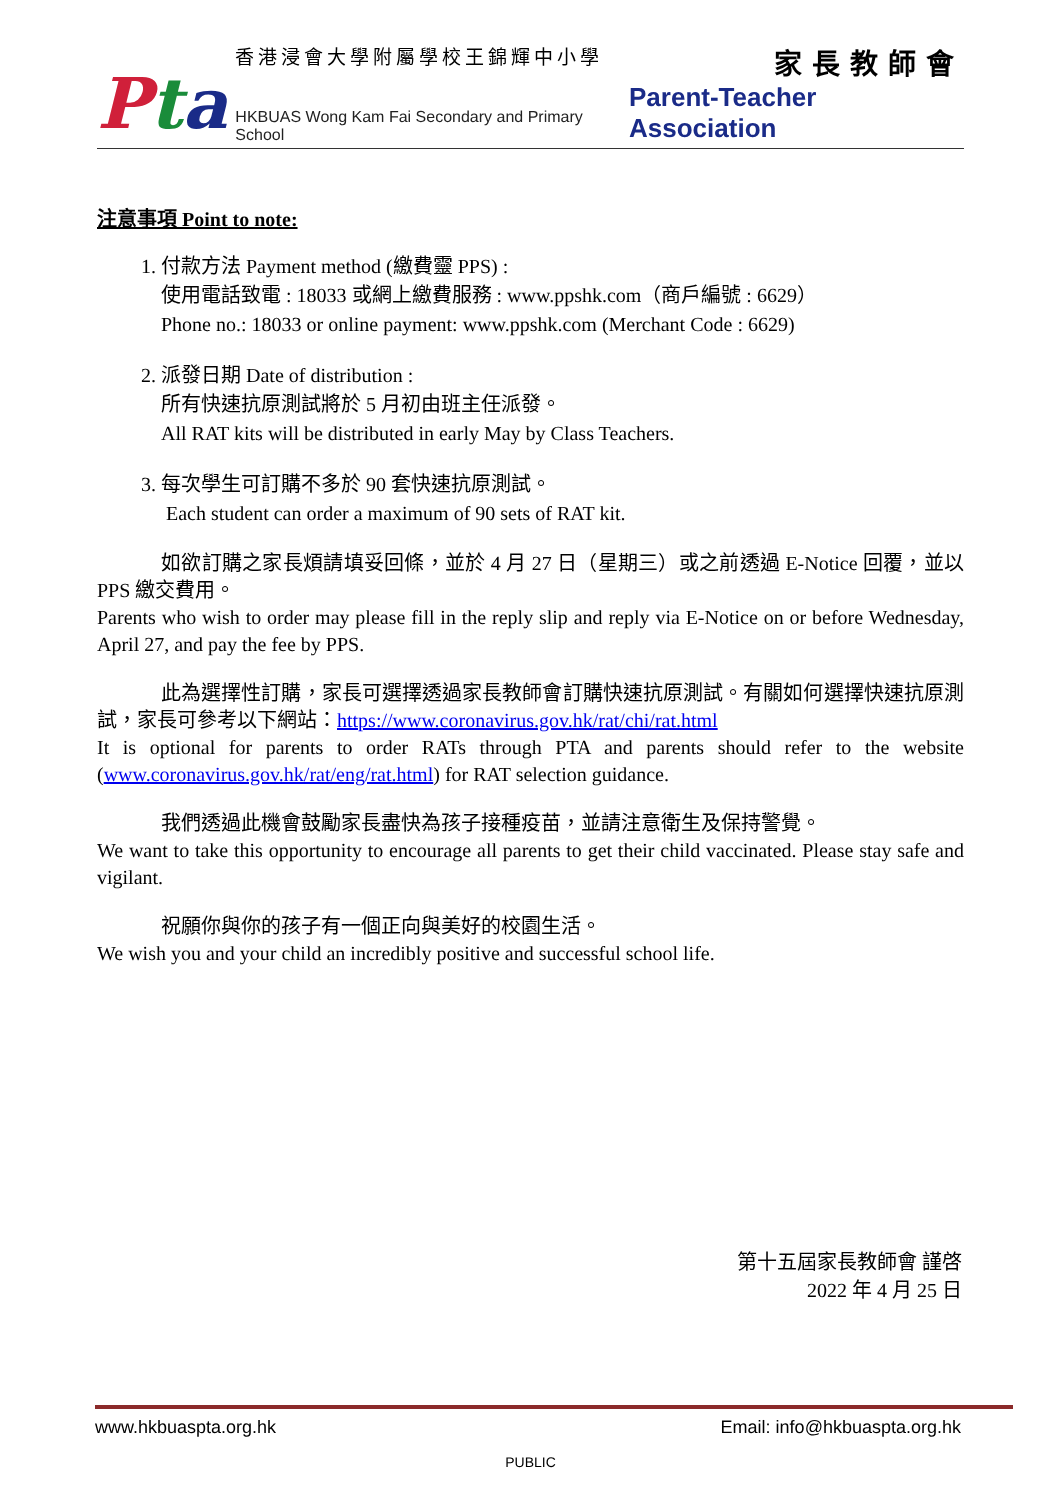Pta
香港浸會大學附屬學校王錦輝中小學 家長教師會
HKBUAS Wong Kam Fai Secondary and Primary School Parent-Teacher Association
注意事項 Point to note:
1. 付款方法 Payment method (繳費靈 PPS) :
使用電話致電 : 18033 或網上繳費服務 : www.ppshk.com（商戶編號 : 6629）
Phone no.: 18033 or online payment: www.ppshk.com (Merchant Code : 6629)
2. 派發日期 Date of distribution :
所有快速抗原測試將於 5 月初由班主任派發。
All RAT kits will be distributed in early May by Class Teachers.
3. 每次學生可訂購不多於 90 套快速抗原測試。
Each student can order a maximum of 90 sets of RAT kit.
如欲訂購之家長煩請填妥回條，並於 4 月 27 日（星期三）或之前透過 E-Notice 回覆，並以 PPS 繳交費用。
Parents who wish to order may please fill in the reply slip and reply via E-Notice on or before Wednesday, April 27, and pay the fee by PPS.
此為選擇性訂購，家長可選擇透過家長教師會訂購快速抗原測試。有關如何選擇快速抗原測試，家長可參考以下網站：https://www.coronavirus.gov.hk/rat/chi/rat.html
It is optional for parents to order RATs through PTA and parents should refer to the website (www.coronavirus.gov.hk/rat/eng/rat.html) for RAT selection guidance.
我們透過此機會鼓勵家長盡快為孩子接種疫苗，並請注意衛生及保持警覺。
We want to take this opportunity to encourage all parents to get their child vaccinated. Please stay safe and vigilant.
祝願你與你的孩子有一個正向與美好的校園生活。
We wish you and your child an incredibly positive and successful school life.
第十五屆家長教師會 謹啓
2022 年 4 月 25 日
www.hkbuaspta.org.hk Email: info@hkbuaspta.org.hk
PUBLIC